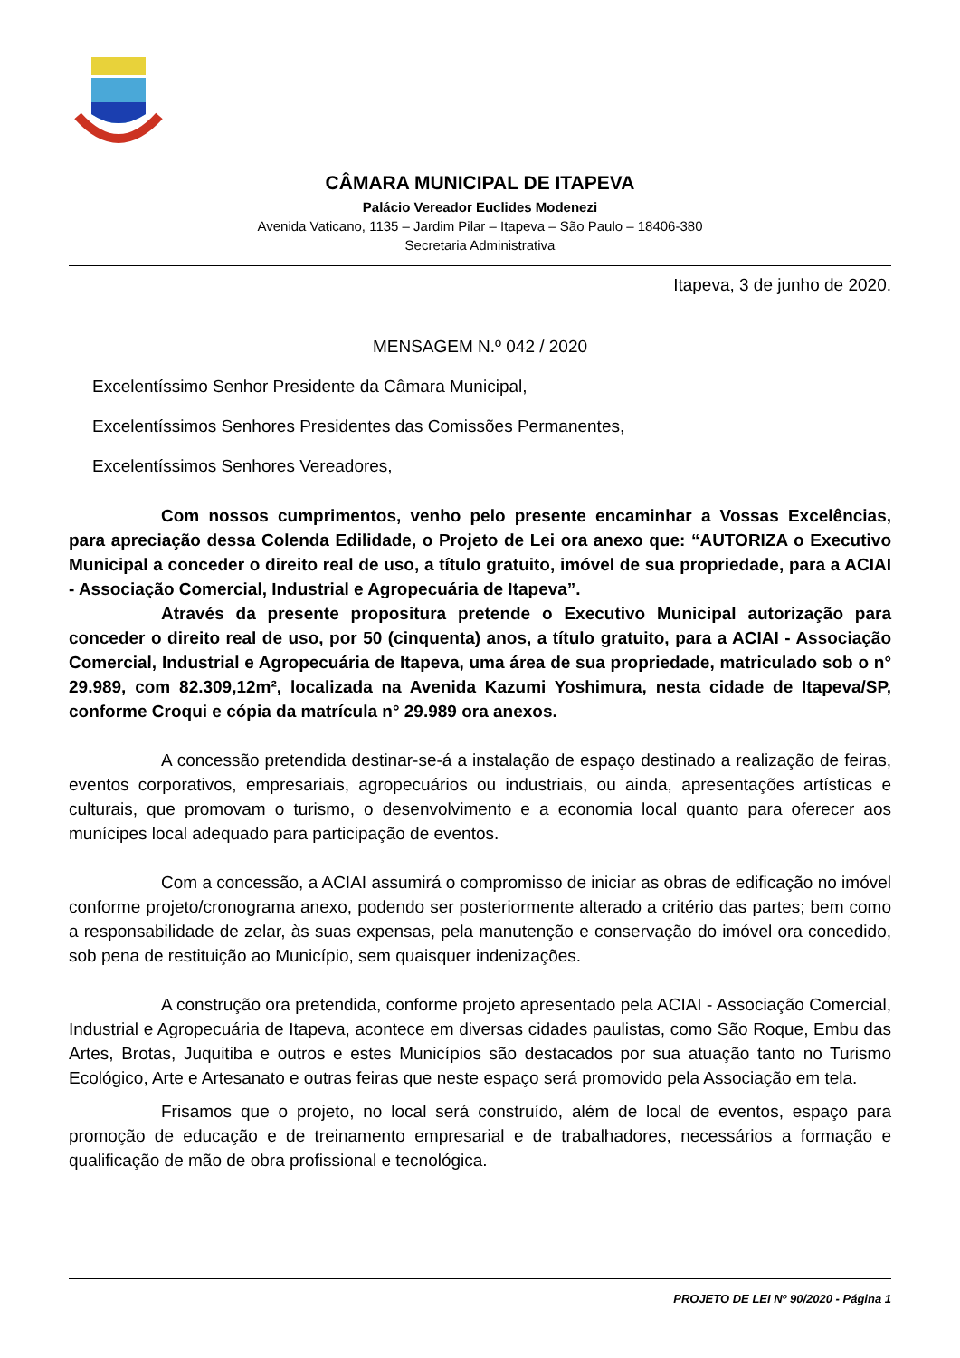CÂMARA MUNICIPAL DE ITAPEVA
Palácio Vereador Euclides Modenezi
Avenida Vaticano, 1135 – Jardim Pilar – Itapeva – São Paulo – 18406-380
Secretaria Administrativa
Itapeva, 3 de junho de 2020.
MENSAGEM N.º 042 / 2020
Excelentíssimo Senhor Presidente da Câmara Municipal,
Excelentíssimos Senhores Presidentes das Comissões Permanentes,
Excelentíssimos Senhores Vereadores,
Com nossos cumprimentos, venho pelo presente encaminhar a Vossas Excelências, para apreciação dessa Colenda Edilidade, o Projeto de Lei ora anexo que: “AUTORIZA o Executivo Municipal a conceder o direito real de uso, a título gratuito, imóvel de sua propriedade, para a ACIAI - Associação Comercial, Industrial e Agropecuária de Itapeva”.
Através da presente propositura pretende o Executivo Municipal autorização para conceder o direito real de uso, por 50 (cinquenta) anos, a título gratuito, para a ACIAI - Associação Comercial, Industrial e Agropecuária de Itapeva, uma área de sua propriedade, matriculado sob o n° 29.989, com 82.309,12m², localizada na Avenida Kazumi Yoshimura, nesta cidade de Itapeva/SP, conforme Croqui e cópia da matrícula n° 29.989 ora anexos.
A concessão pretendida destinar-se-á a instalação de espaço destinado a realização de feiras, eventos corporativos, empresariais, agropecuários ou industriais, ou ainda, apresentações artísticas e culturais, que promovam o turismo, o desenvolvimento e a economia local quanto para oferecer aos munícipes local adequado para participação de eventos.
Com a concessão, a ACIAI assumirá o compromisso de iniciar as obras de edificação no imóvel conforme projeto/cronograma anexo, podendo ser posteriormente alterado a critério das partes; bem como a responsabilidade de zelar, às suas expensas, pela manutenção e conservação do imóvel ora concedido, sob pena de restituição ao Município, sem quaisquer indenizações.
A construção ora pretendida, conforme projeto apresentado pela ACIAI - Associação Comercial, Industrial e Agropecuária de Itapeva, acontece em diversas cidades paulistas, como São Roque, Embu das Artes, Brotas, Juquitiba e outros e estes Municípios são destacados por sua atuação tanto no Turismo Ecológico, Arte e Artesanato e outras feiras que neste espaço será promovido pela Associação em tela.
Frisamos que o projeto, no local será construído, além de local de eventos, espaço para promoção de educação e de treinamento empresarial e de trabalhadores, necessários a formação e qualificação de mão de obra profissional e tecnológica.
PROJETO DE LEI Nº 90/2020 - Página 1